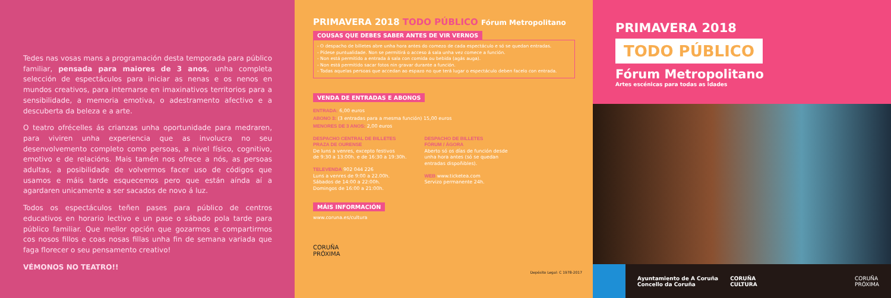Tedes nas vosas mans a programación desta temporada para público familiar, pensada para maiores de 3 anos, unha completa selección de espectáculos para iniciar as nenas e os nenos en mundos creativos, para internarse en imaxinativos territorios para a sensibilidade, a memoria emotiva, o adestramento afectivo e a descuberta da beleza e a arte.
O teatro ofrécelles ás crianzas unha oportunidade para medraren, para viviren unha experiencia que as involucra no seu desenvolvemento completo como persoas, a nivel físico, cognitivo, emotivo e de relacións. Mais tamén nos ofrece a nós, as persoas adultas, a posibilidade de volvermos facer uso de códigos que usamos e máis tarde esquecemos pero que están aínda aí a agardaren unicamente a ser sacados de novo á luz.
Todos os espectáculos teñen pases para público de centros educativos en horario lectivo e un pase o sábado pola tarde para público familiar. Que mellor opción que gozarmos e compartirmos cos nosos fillos e coas nosas fillas unha fin de semana variada que faga florecer o seu pensamento creativo!
VÉMONOS NO TEATRO!!
PRIMAVERA 2018 TODO PÚBLICO Fórum Metropolitano
COUSAS QUE DEBES SABER ANTES DE VIR VERNOS
- O despacho de billetes abre unha hora antes do comezo de cada espectáculo e só se quedan entradas.
- Pídese puntualidade. Non se permitirá o acceso á sala unha vez comece a función.
- Non está permitido a entrada á sala con comida ou bebida (agás auga).
- Non está permitido sacar fotos nin gravar durante a función.
- Todas aquelas persoas que accedan ao espazo no que terá lugar o espectáculo deben facelo con entrada.
VENDA DE ENTRADAS E ABONOS
ENTRADA: 6,00 euros
ABONO 3: (3 entradas para a mesma función) 15,00 euros
MENORES DE 3 ANOS: 2,00 euros
DESPACHO CENTRAL DE BILLETES
PRAZA DE OURENSE
De luns a venres, excepto festivos
de 9:30 a 13:00h. e de 16:30 a 19:30h.
TELEVENDA 902 044 226
Luns a venres de 9:00 a 22.00h.
Sábados de 14:00 a 22:00h.
Domingos de 16:00 a 21:00h.
DESPACHO DE BILLETES
FÓRUM / ÁGORA
Aberto só os días de función desde
unha hora antes (só se quedan
entradas dispoñibles).
WEB www.ticketea.com
Servizo permanente 24h.
MÁIS INFORMACIÓN
www.coruna.es/cultura
CORUÑA
PRÓXIMA
Depósito Legal: C 1978-2017
PRIMAVERA 2018
TODO PÚBLICO
Fórum Metropolitano
Artes escénicas para todas as idades
Ayuntamiento de A Coruña
Concello da Coruña
CORUÑA
CULTURA
CORUÑA
PRÓXIMA